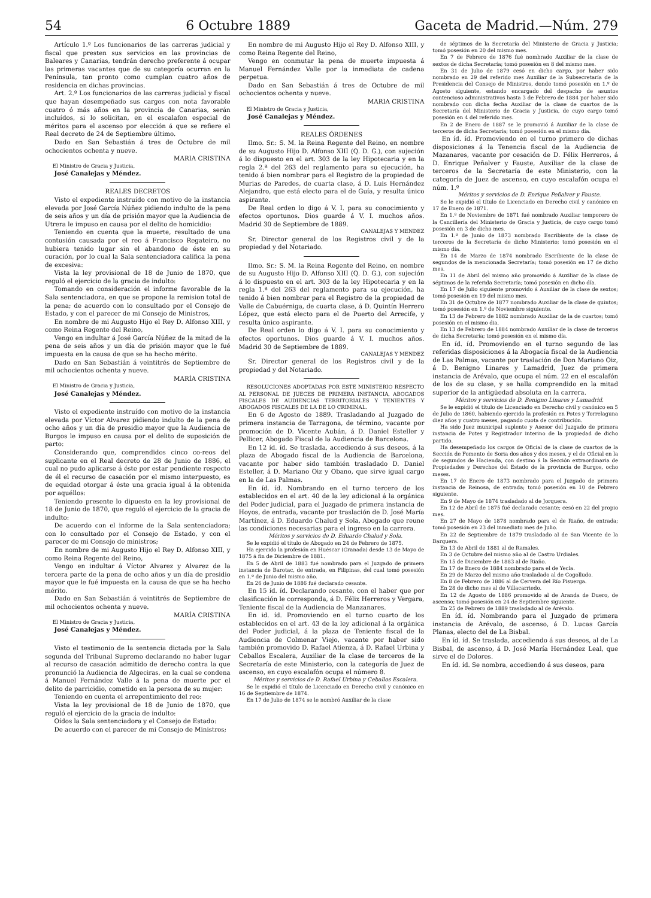54 6 Octubre 1889 Gaceta de Madrid.—Núm. 279
Artículo 1.º Los funcionarios de las carreras judicial y fiscal que presten sus servicios en las provincias de Baleares y Canarias, tendrán derecho preferente á ocupar las primeras vacantes que de su categoría ocurran en la Península, tan pronto como cumplan cuatro años de residencia en dichas provincias.
Art. 2.º Los funcionarios de las carreras judicial y fiscal que hayan desempeñado sus cargos con nota favorable cuatro ó más años en la provincia de Canarias, serán incluídos, si lo solicitan, en el escalafon especial de méritos para el ascenso por elección á que se refiere el Real decreto de 24 de Septiembre último.
Dado en San Sebastián á tres de Octubre de mil ochocientos ochenta y nueve.
MARIA CRISTINA
El Ministro de Gracia y Justicia,
José Canalejas y Méndez.
REALES DECRETOS
Visto el expediente instruído con motivo de la instancia elevada por José García Núñez pidiendo indulto de la pena de seis años y un día de prisión mayor que la Audiencia de Utrera le impuso en causa por el delito de homicidio:
Teniendo en cuenta que la muerte, resultado de una contusión causada por el reo á Francisco Regateiro, no hubiera tenido lugar sin el abandono de éste en su curación, por lo cual la Sala sentenciadora califica la pena de excesiva:
Vista la ley provisional de 18 de Junio de 1870, que reguló el ejercicio de la gracia de indulto:
Tomando en consideración el informe favorable de la Sala sentenciadora, en que se propone la remision total de la pena; de acuerdo con lo consultado por el Consejo de Estado, y con el parecer de mi Consejo de Ministros,
En nombre de mi Augusto Hijo el Rey D. Alfonso XIII, y como Reina Regente del Reino,
Vengo en indultar á José García Núñez de la mitad de la pena de seis años y un día de prisión mayor que le fué impuesta en la causa de que se ha hecho mérito.
Dado en San Sebastián á veintitrés de Septiembre de mil ochocientos ochenta y nueve.
MARÍA CRISTINA
El Ministro de Gracia y Justicia,
José Canalejas y Méndez.
Visto el expediente instruído con motivo de la instancia elevada por Víctor Alvarez pidiendo indulto de la pena de ocho años y un día de presidio mayor que la Audiencia de Burgos le impuso en causa por el delito de suposición de parto:
Considerando que, comprendidos cinco co-reos del suplicante en el Real decreto de 28 de Junio de 1886, el cual no pudo aplicarse á éste por estar pendiente respecto de él el recurso de casación por el mismo interpuesto, es de equidad otorgar á éste una gracia igual á la obtenida por aquéllos:
Teniendo presente lo dipuesto en la ley provisional de 18 de Junio de 1870, que reguló el ejercicio de la gracia de indulto:
De acuerdo con el informe de la Sala sentenciadora; con lo consultado por el Consejo de Estado, y con el parecer de mi Consejo de ministros;
En nombre de mi Augusto Hijo el Rey D. Alfonso XIII, y como Reina Regente del Reino,
Vengo en indultar á Víctor Alvarez y Alvarez de la tercera parte de la pena de ocho años y un día de presidio mayor que le fué impuesta en la causa de que se ha hecho mérito.
Dado en San Sebastián á veintitrés de Septiembre de mil ochocientos ochenta y nueve.
MARÍA CRISTINA
El Ministro de Gracia y Justicia,
José Canalejas y Méndez.
Visto el testimonio de la sentencia dictada por la Sala segunda del Tribunal Supremo declarando no haber lugar al recurso de casación admitido de derecho contra la que pronunció la Audiencia de Algeciras, en la cual se condena á Manuel Fernández Valle á la pena de muerte por el delito de parricidio, cometido en la persona de su mujer:
Teniendo en cuenta el arrepentimiento del reo:
Vista la ley provisional de 18 de Junio de 1870, que reguló el ejercicio de la gracia de indulto:
Oídos la Sala sentenciadora y el Consejo de Estado:
De acuerdo con el parecer de mi Consejo de Ministros;
En nombre de mi Augusto Hijo el Rey D. Alfonso XIII, y como Reina Regente del Reino,
Vengo en conmutar la pena de muerte impuesta á Manuel Fernández Valle por la inmediata de cadena perpetua.
Dado en San Sebastián á tres de Octubre de mil ochocientos ochenta y nueve.
MARIA CRISTINA
El Ministro de Gracia y Justicia,
José Canalejas y Méndez.
REALES ÓRDENES
Ilmo. Sr.: S. M. la Reina Regente del Reino, en nombre de su Augusto Hijo D. Alfonso XIII (Q. D. G.), con sujeción á lo dispuesto en el art. 303 de la ley Hipotecaria y en la regla 2.ª del 263 del reglamento para su ejecución, ha tenido á bien nombrar para el Registro de la propiedad de Murias de Paredes, de cuarta clase, á D. Luis Hernández Alejandro, que está electo para el de Guía, y resulta único aspirante.
De Real orden lo digo á V. I. para su conocimiento y efectos oportunos. Dios guarde á V. I. muchos años. Madrid 30 de Septiembre de 1889.
CANALEJAS Y MENDEZ
Sr. Director general de los Registros civil y de la propiedad y del Notariado.
Ilmo. Sr.: S. M. la Reina Regente del Reino, en nombre de su Augusto Hijo D. Alfonso XIII (Q. D. G.), con sujeción á lo dispuesto en el art. 303 de la ley Hipotecaria y en la regla 1.ª del 263 del reglamento para su ejecución, ha tenido á bien nombrar para el Registro de la propiedad de Valle de Cabuérniga, de cuarta clase, á D. Quintín Herrero López, que está electo para el de Puerto del Arrecife, y resulta único aspirante.
De Real orden lo digo á V. I. para su conocimiento y efectos oportunos. Dios guarde á V. I. muchos años. Madrid 30 de Septiembre de 1889.
CANALEJAS Y MENDEZ
Sr. Director general de los Registros civil y de la propiedad y del Notariado.
RESOLUCIONES ADOPTADAS POR ESTE MINISTERIO RESPECTO AL PERSONAL DE JUECES DE PRIMERA INSTANCIA, ABOGADOS FISCALES DE AUDIENCIAS TERRITORIALES Y TENIENTES Y ABOGADOS FISCALES DE LA DE LO CRIMINAL.
En 6 de Agosto de 1889. Trasladando al Juzgado de primera instancia de Tarragona, de término, vacante por promoción de D. Vicente Aubán, á D. Daniel Esteller y Pellicer, Abogado Fiscal de la Audiencia de Barcelona.
En 12 íd. íd. Se traslada, accediendo á sus deseos, á la plaza de Abogado fiscal de la Audiencia de Barcelona, vacante por haber sido también trasladado D. Daniel Esteller, á D. Mariano Oiz y Obano, que sirve igual cargo en la de Las Palmas.
En íd. íd. Nombrando en el turno tercero de los establecidos en el art. 40 de la ley adicional á la orgánica del Poder judicial, para el Juzgado de primera instancia de Hoyos, de entrada, vacante por traslación de D. José María Martínez, á D. Eduardo Chalud y Sola, Abogado que reune las condiciones necesarias para el ingreso en la carrera.
Méritos y servicios de D. Eduardo Chalud y Sola.
Se le expidió el título de Abogado en 24 de Febrero de 1875.
Ha ejercido la profesión en Huéscar (Granada) desde 13 de Mayo de 1875 á fin de Diciembre de 1881.
En 5 de Abril de 1883 fué nombrado para el Juzgado de primera instancia de Barotac, de entrada, en Filipinas, del cual tomó posesión en 1.º de Junio del mismo año.
En 26 de Junio de 1886 fué declarado cesante.
En 15 íd. íd. Declarando cesante, con el haber que por clasificación le corresponda, á D. Félix Herreros y Vergara, Teniente fiscal de la Audiencia de Manzanares.
En id. íd. Promoviendo en el turno cuarto de los establecidos en el art. 43 de la ley adicional á la orgánica del Poder judicial, á la plaza de Teniente fiscal de la Audiencia de Colmenar Viejo, vacante por haber sido también promovido D. Rafael Atienza, á D. Rafael Urbina y Ceballos Escalera, Auxiliar de la clase de terceros de la Secretaría de este Ministerio, con la categoría de Juez de ascenso, en cuyo escalafón ocupa el número 8.
Méritos y servicios de D. Rafael Urbina y Ceballos Escalera.
Se le expidió el título de Licenciado en Derecho civil y canónico en 16 de Septiembre de 1874.
En 17 de Julio de 1874 se le nombró Auxiliar de la clase
de séptimos de la Secretaría del Ministerio de Gracia y Justicia; tomó posesión en 20 del mismo mes.
En 7 de Febrero de 1876 fué nombrado Auxiliar de la clase de sextos de dicha Secretaría; tomó posesión en 8 del mismo mes.
En 31 de Julio de 1879 cesó en dicho cargo, por haber sido nombrado en 29 del referido mes Auxiliar de la Subsecretaría de la Presidencia del Consejo de Ministros, donde tomó posesión en 1.º de Agosto siguiente, estando encargado del despacho de asuntos contencioso administrativos hasta 3 de Febrero de 1884 por haber sido nombrado con dicha fecha Auxiliar de la clase de cuartos de la Secretaría del Ministerio de Gracia y Justicia, de cuyo cargo tomó posesión en 4 del referido mes.
En 2 de Enero de 1887 se le promovió á Auxiliar de la clase de terceros de dicha Secretaría; tomó posesión en el mismo día.
En íd. íd. Promoviendo en el turno primero de dichas disposiciones á la Tenencia fiscal de la Audiencia de Mazanares, vacante por cesación de D. Félix Herreros, á D. Enrique Peñalver y Fauste, Auxiliar de la clase de terceros de la Secretaría de este Ministerio, con la categoría de Juez de ascenso, en cuyo escalafón ocupa el núm. 1.º
Méritos y servicios de D. Enrique Peñalver y Fauste.
Se le expidió el título de Licenciado en Derecho civil y canónico en 17 de Enero de 1871.
En 1.º de Noviembre de 1871 fué nombrado Auxiliar temporero de la Cancillería del Ministerio de Gracia y Justicia, de cuyo cargo tomó posesión en 3 de dicho mes.
En 1.º de Junio de 1873 nombrado Escribiente de la clase de terceros de la Secretaría de dicho Ministerio; tomó posesión en el mismo día.
En 14 de Marzo de 1874 nombrado Escribiente de la clase de segundos de la mencionada Secretaría; tomó posesión en 17 de dicho mes.
En 11 de Abril del mismo año promovido á Auxiliar de la clase de séptimos de la referida Secretaría; tomó posesión en dicho día.
En 17 de Julio siguiente promovido á Auxiliar de la clase de sextos; tomó posesión en 19 del mismo mes.
En 31 de Octubre de 1877 nombrado Auxiliar de la clase de quintos; tomó posesión en 1.º de Noviembre siguiente.
En 13 de Febrero de 1882 nombrado Auxiliar de la de cuartos; tomó posesión en el mismo dia.
En 13 de Febrero de 1884 nombrado Auxiliar de la clase de terceros de dicha Secretaría; tomó posesión en el mismo día.
En íd. íd. Promoviendo en el turno segundo de las referidas disposiciones á la Abogacía fiscal de la Audiencia de Las Palmas, vacante por traslación de Don Mariano Oiz, á D. Benigno Linares y Lamadrid, Juez de primera instancia de Arévalo, que ocupa el núm. 22 en el escalafón de los de su clase, y se halla comprendido en la mitad superior de la antigüedad absoluta en la carrera.
Méritos y servicios de D. Benigno Linares y Lamadrid.
Se le expidió el título de Licenciado en Derecho civil y canónico en 5 de Julio de 1860, habiendo ejercido la profesión en Potes y Torrelaguna diez años y cuatro meses, pagando cuota de contribución.
Ha sido Juez municipal suplente y Asesor del Juzgado de primera instancia de Potes y Registrador interino de la propiedad de dicho partido.
Ha desempeñado los cargos de Oficial de la clase de cuartos de la Sección de Fomento de Soria dos años y dos meses, y el de Oficial en la de segundos de Hacienda, con destino á la Sección extraordinaria de Propiedades y Derechos del Estado de la provincia de Burgos, ocho meses.
En 17 de Enero de 1873 nombrado para el Juzgado de primera instancia de Reinosa, de entrada; tomó posesión en 10 de Febrero siguiente.
En 9 de Mayo de 1874 trasladado al de Jorquera.
En 12 de Abril de 1875 fué declarado cesante; cesó en 22 del propio mes.
En 27 de Mayo de 1878 nombrado para el de Riaño, de entrada; tomó posesión en 23 del inmediato mes de Julio.
En 22 de Septiembre de 1879 trasladado al de San Vicente de la Barquera.
En 13 de Abril de 1881 al de Ramales.
En 3 de Octubre del mismo año al de Castro Urdiales.
En 15 de Diciembre de 1883 al de Riaño.
En 17 de Enero de 1884 nombrado para el de Yecla.
En 29 de Marzo del mismo año trasladado al de Cogolludo.
En 8 de Febrero de 1886 al de Cervera del Río Pisuerga.
En 28 de dicho mes al de Villacarriedo.
En 12 de Agosto de 1886 promovido al de Aranda de Duero, de ascenso; tomó posesión en 24 de Septiembre siguiente.
En 25 de Febrero de 1889 trasladado al de Arévalo.
En íd. íd. Nombrando para el Juzgado de primera instancia de Arévalo, de ascenso, á D. Lucas García Planas, electo del de La Bisbal.
En íd. íd. Se traslada, accediendo á sus deseos, al de La Bisbal, de ascenso, á D. José María Hernández Leal, que sirve el de Dolores.
En íd. íd. Se nombra, accediendo á sus deseos, para